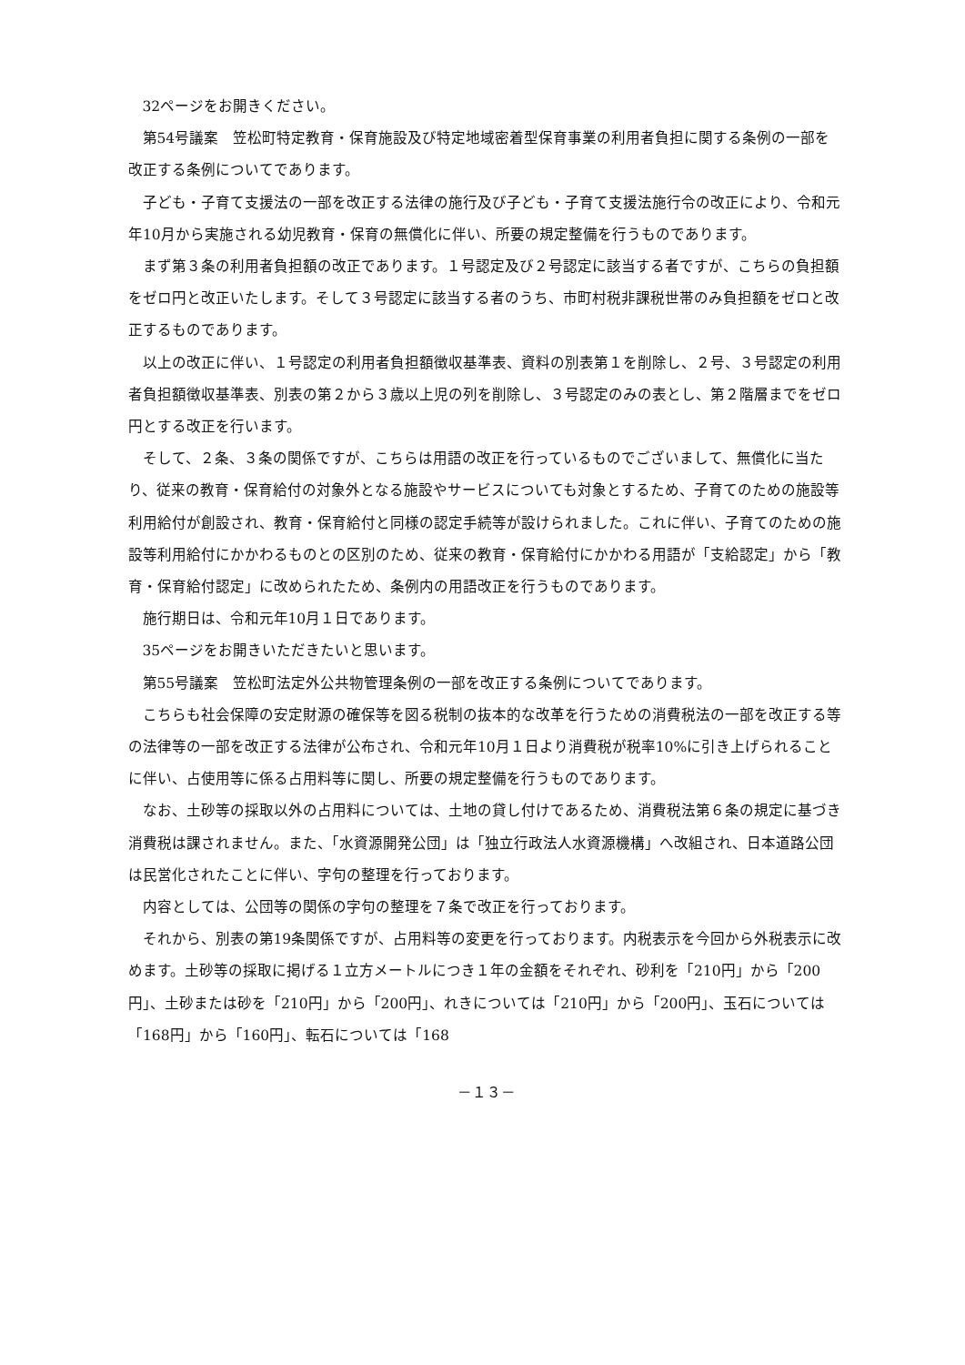32ページをお開きください。
第54号議案　笠松町特定教育・保育施設及び特定地域密着型保育事業の利用者負担に関する条例の一部を改正する条例についてであります。
子ども・子育て支援法の一部を改正する法律の施行及び子ども・子育て支援法施行令の改正により、令和元年10月から実施される幼児教育・保育の無償化に伴い、所要の規定整備を行うものであります。
まず第３条の利用者負担額の改正であります。１号認定及び２号認定に該当する者ですが、こちらの負担額をゼロ円と改正いたします。そして３号認定に該当する者のうち、市町村税非課税世帯のみ負担額をゼロと改正するものであります。
以上の改正に伴い、１号認定の利用者負担額徴収基準表、資料の別表第１を削除し、２号、３号認定の利用者負担額徴収基準表、別表の第２から３歳以上児の列を削除し、３号認定のみの表とし、第２階層までをゼロ円とする改正を行います。
そして、２条、３条の関係ですが、こちらは用語の改正を行っているものでございまして、無償化に当たり、従来の教育・保育給付の対象外となる施設やサービスについても対象とするため、子育てのための施設等利用給付が創設され、教育・保育給付と同様の認定手続等が設けられました。これに伴い、子育てのための施設等利用給付にかかわるものとの区別のため、従来の教育・保育給付にかかわる用語が「支給認定」から「教育・保育給付認定」に改められたため、条例内の用語改正を行うものであります。
施行期日は、令和元年10月１日であります。
35ページをお開きいただきたいと思います。
第55号議案　笠松町法定外公共物管理条例の一部を改正する条例についてであります。
こちらも社会保障の安定財源の確保等を図る税制の抜本的な改革を行うための消費税法の一部を改正する等の法律等の一部を改正する法律が公布され、令和元年10月１日より消費税が税率10%に引き上げられることに伴い、占使用等に係る占用料等に関し、所要の規定整備を行うものであります。
なお、土砂等の採取以外の占用料については、土地の貸し付けであるため、消費税法第６条の規定に基づき消費税は課されません。また、「水資源開発公団」は「独立行政法人水資源機構」へ改組され、日本道路公団は民営化されたことに伴い、字句の整理を行っております。
内容としては、公団等の関係の字句の整理を７条で改正を行っております。
それから、別表の第19条関係ですが、占用料等の変更を行っております。内税表示を今回から外税表示に改めます。土砂等の採取に掲げる１立方メートルにつき１年の金額をそれぞれ、砂利を「210円」から「200円」、土砂または砂を「210円」から「200円」、れきについては「210円」から「200円」、玉石については「168円」から「160円」、転石については「168
－１３－